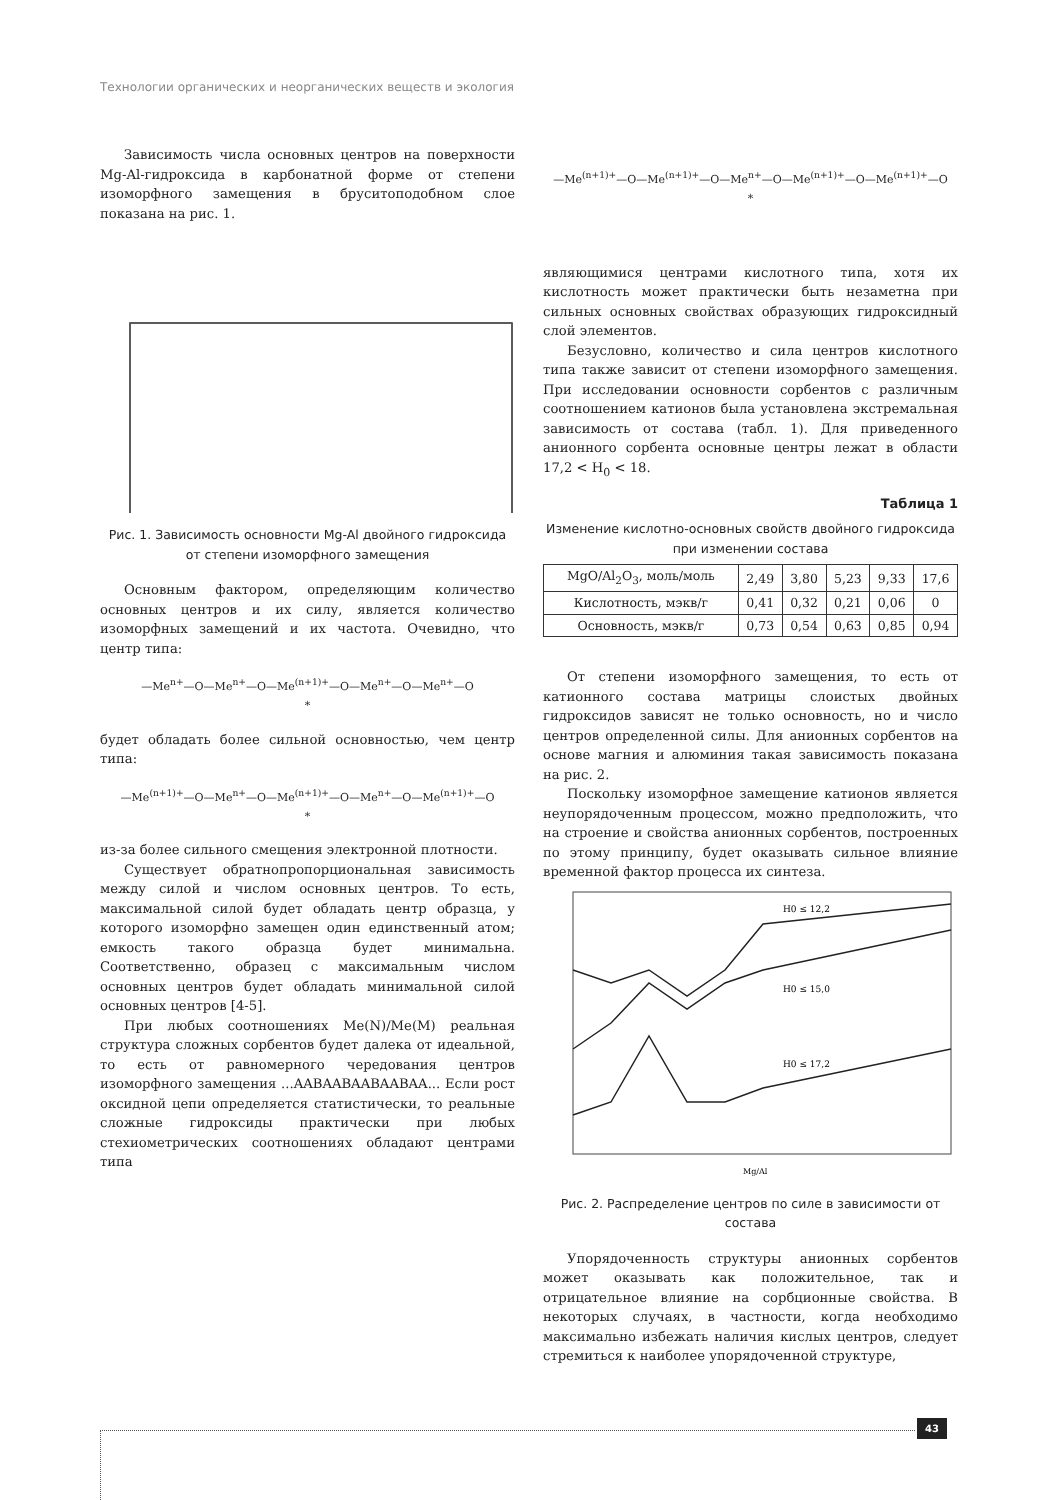Технологии органических и неорганических веществ и экология
Зависимость числа основных центров на поверхности Mg-Al-гидроксида в карбонатной форме от степени изоморфного замещения в бруситоподобном слое показана на рис. 1.
Рис. 1. Зависимость основности Mg-Al двойного гидроксида от степени изоморфного замещения
Основным фактором, определяющим количество основных центров и их силу, является количество изоморфных замещений и их частота. Очевидно, что центр типа:
—Me<sup>n+</sup>—O—Me<sup>n+</sup>—O—Me<sup>(n+1)+</sup>—O—Me<sup>n+</sup>—O—Me<sup>n+</sup>—O
*
будет обладать более сильной основностью, чем центр типа:
—Me<sup>(n+1)+</sup>—O—Me<sup>n+</sup>—O—Me<sup>(n+1)+</sup>—O—Me<sup>n+</sup>—O—Me<sup>(n+1)+</sup>—O
*
из-за более сильного смещения электронной плотности.
Существует обратнопропорциональная зависимость между силой и числом основных центров. То есть, максимальной силой будет обладать центр образца, у которого изоморфно замещен один единственный атом; емкость такого образца будет минимальна. Соответственно, образец с максимальным числом основных центров будет обладать минимальной силой основных центров [4-5].
При любых соотношениях Me(N)/Me(M) реальная структура сложных сорбентов будет далека от идеальной, то есть от равномерного чередования центров изоморфного замещения ...AABAABAABAABAA... Если рост оксидной цепи определяется статистически, то реальные сложные гидроксиды практически при любых стехиометрических соотношениях обладают центрами типа
—Me<sup>(n+1)+</sup>—O—Me<sup>(n+1)+</sup>—O—Me<sup>n+</sup>—O—Me<sup>(n+1)+</sup>—O—Me<sup>(n+1)+</sup>—O
*
являющимися центрами кислотного типа, хотя их кислотность может практически быть незаметна при сильных основных свойствах образующих гидроксидный слой элементов.
Безусловно, количество и сила центров кислотного типа также зависит от степени изоморфного замещения. При исследовании основности сорбентов с различным соотношением катионов была установлена экстремальная зависимость от состава (табл. 1). Для приведенного анионного сорбента основные центры лежат в области 17,2 < H<sub>0</sub> < 18.
Таблица 1
Изменение кислотно-основных свойств двойного гидроксида при изменении состава
| MgO/Al<sub>2</sub>O<sub>3</sub>, моль/моль | 2,49 | 3,80 | 5,23 | 9,33 | 17,6 |
| Кислотность, мэкв/г | 0,41 | 0,32 | 0,21 | 0,06 | 0 |
| Основность, мэкв/г | 0,73 | 0,54 | 0,63 | 0,85 | 0,94 |
От степени изоморфного замещения, то есть от катионного состава матрицы слоистых двойных гидроксидов зависят не только основность, но и число центров определенной силы. Для анионных сорбентов на основе магния и алюминия такая зависимость показана на рис. 2.
Поскольку изоморфное замещение катионов является неупорядоченным процессом, можно предположить, что на строение и свойства анионных сорбентов, построенных по этому принципу, будет оказывать сильное влияние временной фактор процесса их синтеза.
H0 ≤ 12,2
H0 ≤ 15,0
H0 ≤ 17,2
Mg/Al
Рис. 2. Распределение центров по силе в зависимости от состава
Упорядоченность структуры анионных сорбентов может оказывать как положительное, так и отрицательное влияние на сорбционные свойства. В некоторых случаях, в частности, когда необходимо максимально избежать наличия кислых центров, следует стремиться к наиболее упорядоченной структуре,
43